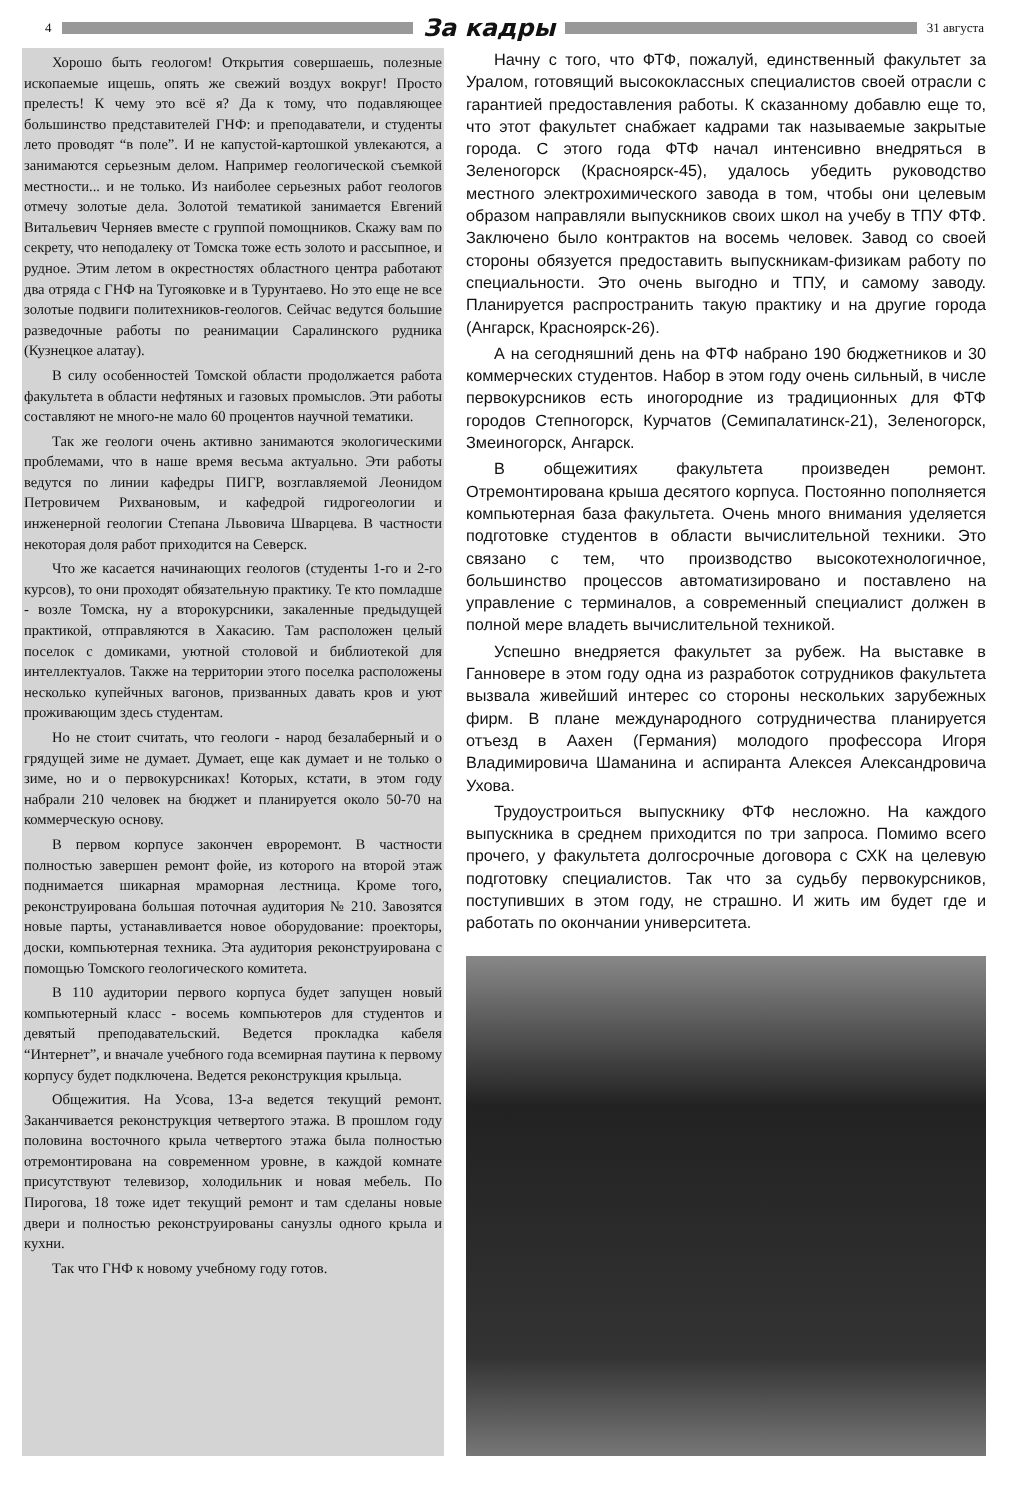4
За кадры
31 августа
Хорошо быть геологом! Открытия совершаешь, полезные ископаемые ищешь, опять же свежий воздух вокруг! Просто прелесть! К чему это всё я? Да к тому, что подавляющее большинство представителей ГНФ: и преподаватели, и студенты лето проводят “в поле”. И не капустой-картошкой увлекаются, а занимаются серьезным делом. Например геологической съемкой местности... и не только. Из наиболее серьезных работ геологов отмечу золотые дела. Золотой тематикой занимается Евгений Витальевич Черняев вместе с группой помощников. Скажу вам по секрету, что неподалеку от Томска тоже есть золото и рассыпное, и рудное. Этим летом в окрестностях областного центра работают два отряда с ГНФ на Тугояковке и в Турунтаево. Но это еще не все золотые подвиги политехников-геологов. Сейчас ведутся большие разведочные работы по реанимации Саралинского рудника (Кузнецкое алатау).
В силу особенностей Томской области продолжается работа факультета в области нефтяных и газовых промыслов. Эти работы составляют не много-не мало 60 процентов научной тематики.
Так же геологи очень активно занимаются экологическими проблемами, что в наше время весьма актуально. Эти работы ведутся по линии кафедры ПИГР, возглавляемой Леонидом Петровичем Рихвановым, и кафедрой гидрогеологии и инженерной геологии Степана Львовича Шварцева. В частности некоторая доля работ приходится на Северск.
Что же касается начинающих геологов (студенты 1-го и 2-го курсов), то они проходят обязательную практику. Те кто помладше - возле Томска, ну а второкурсники, закаленные предыдущей практикой, отправляются в Хакасию. Там расположен целый поселок с домиками, уютной столовой и библиотекой для интеллектуалов. Также на территории этого поселка расположены несколько купейчных вагонов, призванных давать кров и уют проживающим здесь студентам.
Но не стоит считать, что геологи - народ безалаберный и о грядущей зиме не думает. Думает, еще как думает и не только о зиме, но и о первокурсниках! Которых, кстати, в этом году набрали 210 человек на бюджет и планируется около 50-70 на коммерческую основу.
В первом корпусе закончен евроремонт. В частности полностью завершен ремонт фойе, из которого на второй этаж поднимается шикарная мраморная лестница. Кроме того, реконструирована большая поточная аудитория № 210. Завозятся новые парты, устанавливается новое оборудование: проекторы, доски, компьютерная техника. Эта аудитория реконструирована с помощью Томского геологического комитета.
В 110 аудитории первого корпуса будет запущен новый компьютерный класс - восемь компьютеров для студентов и девятый преподавательский. Ведется прокладка кабеля “Интернет”, и вначале учебного года всемирная паутина к первому корпусу будет подключена. Ведется реконструкция крыльца.
Общежития. На Усова, 13-а ведется текущий ремонт. Заканчивается реконструкция четвертого этажа. В прошлом году половина восточного крыла четвертого этажа была полностью отремонтирована на современном уровне, в каждой комнате присутствуют телевизор, холодильник и новая мебель. По Пирогова, 18 тоже идет текущий ремонт и там сделаны новые двери и полностью реконструированы санузлы одного крыла и кухни.
Так что ГНФ к новому учебному году готов.
Начну с того, что ФТФ, пожалуй, единственный факультет за Уралом, готовящий высококлассных специалистов своей отрасли с гарантией предоставления работы. К сказанному добавлю еще то, что этот факультет снабжает кадрами так называемые закрытые города. С этого года ФТФ начал интенсивно внедряться в Зеленогорск (Красноярск-45), удалось убедить руководство местного электрохимического завода в том, чтобы они целевым образом направляли выпускников своих школ на учебу в ТПУ ФТФ. Заключено было контрактов на восемь человек. Завод со своей стороны обязуется предоставить выпускникам-физикам работу по специальности. Это очень выгодно и ТПУ, и самому заводу. Планируется распространить такую практику и на другие города (Ангарск, Красноярск-26).
А на сегодняшний день на ФТФ набрано 190 бюджетников и 30 коммерческих студентов. Набор в этом году очень сильный, в числе первокурсников есть иногородние из традиционных для ФТФ городов Степногорск, Курчатов (Семипалатинск-21), Зеленогорск, Змеиногорск, Ангарск.
В общежитиях факультета произведен ремонт. Отремонтирована крыша десятого корпуса. Постоянно пополняется компьютерная база факультета. Очень много внимания уделяется подготовке студентов в области вычислительной техники. Это связано с тем, что производство высокотехнологичное, большинство процессов автоматизировано и поставлено на управление с терминалов, а современный специалист должен в полной мере владеть вычислительной техникой.
Успешно внедряется факультет за рубеж. На выставке в Ганновере в этом году одна из разработок сотрудников факультета вызвала живейший интерес со стороны нескольких зарубежных фирм. В плане международного сотрудничества планируется отъезд в Аахен (Германия) молодого профессора Игоря Владимировича Шаманина и аспиранта Алексея Александровича Ухова.
Трудоустроиться выпускнику ФТФ несложно. На каждого выпускника в среднем приходится по три запроса. Помимо всего прочего, у факультета долгосрочные договора с СХК на целевую подготовку специалистов. Так что за судьбу первокурсников, поступивших в этом году, не страшно. И жить им будет где и работать по окончании университета.